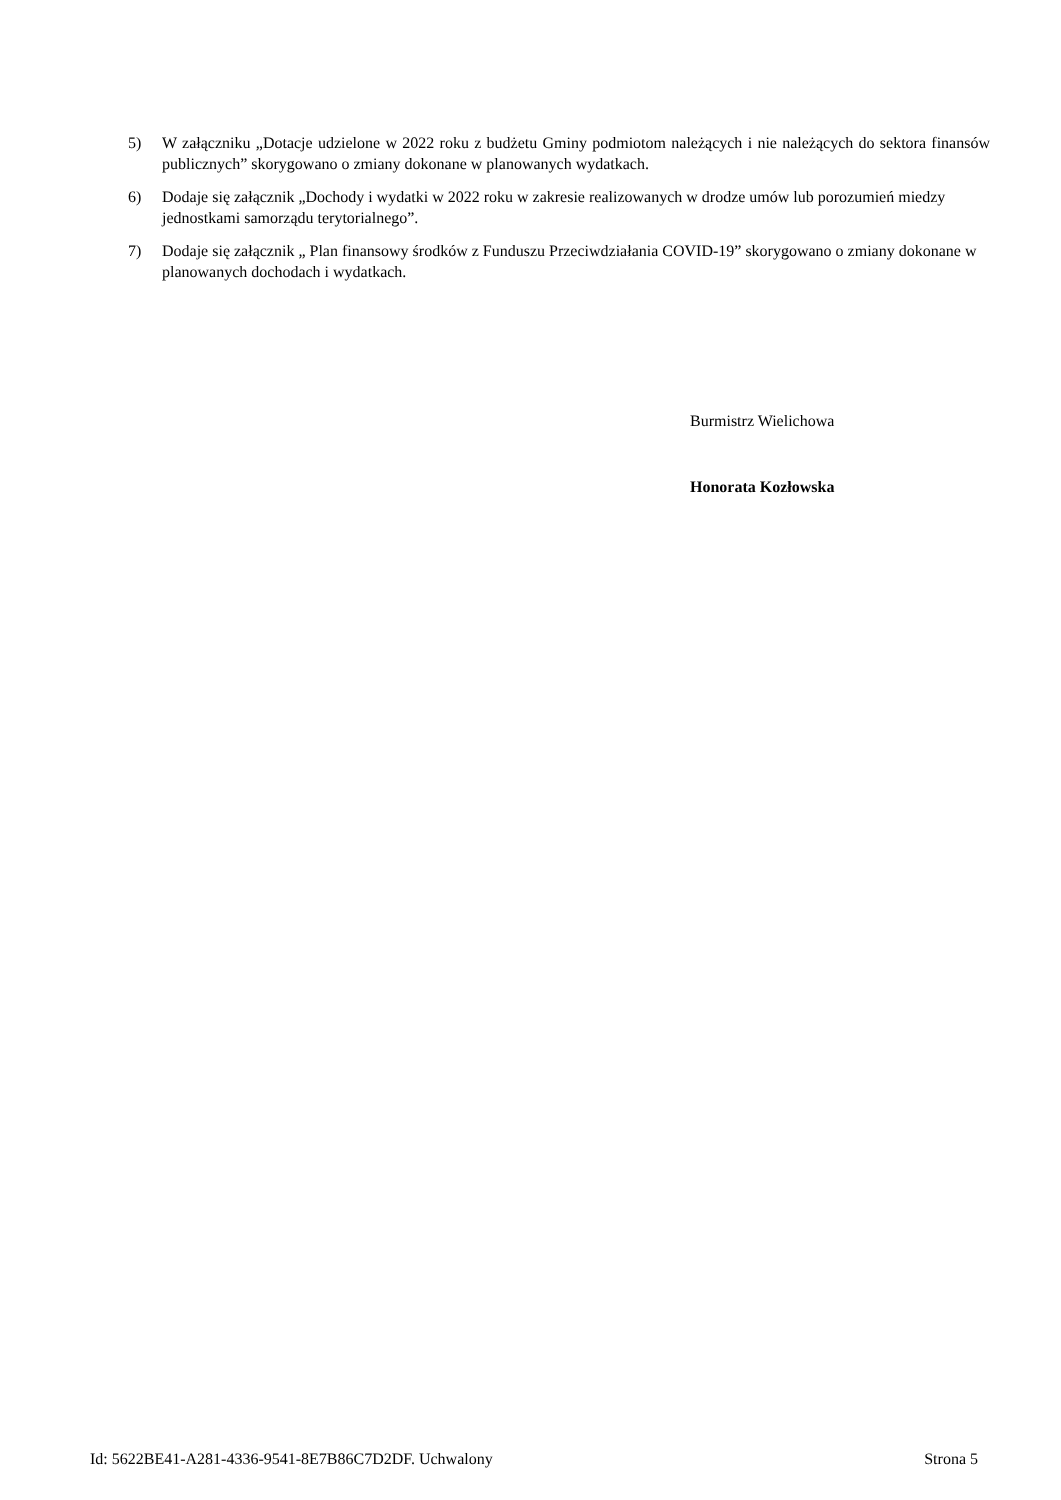5) W załączniku „Dotacje udzielone w 2022 roku z budżetu Gminy podmiotom należących i nie należących do sektora finansów publicznych” skorygowano o zmiany dokonane w planowanych wydatkach.
6) Dodaje się załącznik „Dochody i wydatki w 2022 roku w zakresie realizowanych w drodze umów lub porozumień miedzy jednostkami samorządu terytorialnego”.
7) Dodaje się załącznik „ Plan finansowy środków z Funduszu Przeciwdziałania COVID-19” skorygowano o zmiany dokonane w planowanych dochodach i wydatkach.
Burmistrz Wielichowa
Honorata Kozłowska
Id: 5622BE41-A281-4336-9541-8E7B86C7D2DF. Uchwalony Strona 5